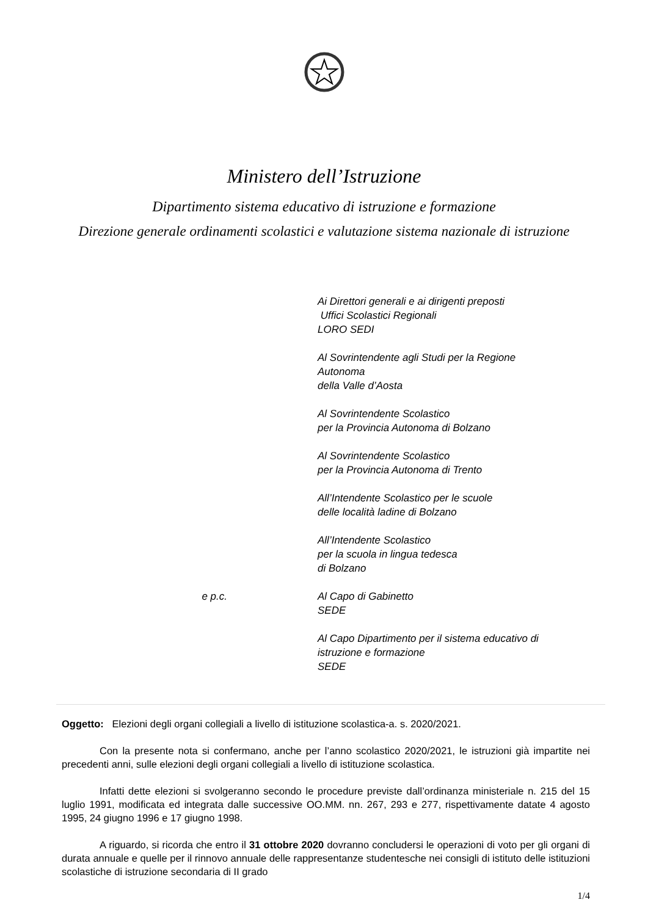Ministero dell’Istruzione
Dipartimento sistema educativo di istruzione e formazione
Direzione generale ordinamenti scolastici e valutazione sistema nazionale di istruzione
Ai Direttori generali e ai dirigenti preposti
Uffici Scolastici Regionali
LORO SEDI
Al Sovrintendente agli Studi per la Regione
Autonoma
della Valle d’Aosta
Al Sovrintendente Scolastico
per la Provincia Autonoma di Bolzano
Al Sovrintendente Scolastico
per la Provincia Autonoma di Trento
All’Intendente Scolastico per le scuole
delle località ladine di Bolzano
All’Intendente Scolastico
per la scuola in lingua tedesca
di Bolzano
e p.c. Al Capo di Gabinetto
SEDE
Al Capo Dipartimento per il sistema educativo di
istruzione e formazione
SEDE
Oggetto: Elezioni degli organi collegiali a livello di istituzione scolastica-a. s. 2020/2021.
Con la presente nota si confermano, anche per l’anno scolastico 2020/2021, le istruzioni già impartite nei precedenti anni, sulle elezioni degli organi collegiali a livello di istituzione scolastica.
Infatti dette elezioni si svolgeranno secondo le procedure previste dall’ordinanza ministeriale n. 215 del 15 luglio 1991, modificata ed integrata dalle successive OO.MM. nn. 267, 293 e 277, rispettivamente datate 4 agosto 1995, 24 giugno 1996 e 17 giugno 1998.
A riguardo, si ricorda che entro il 31 ottobre 2020 dovranno concludersi le operazioni di voto per gli organi di durata annuale e quelle per il rinnovo annuale delle rappresentanze studentesche nei consigli di istituto delle istituzioni scolastiche di istruzione secondaria di II grado
1/4